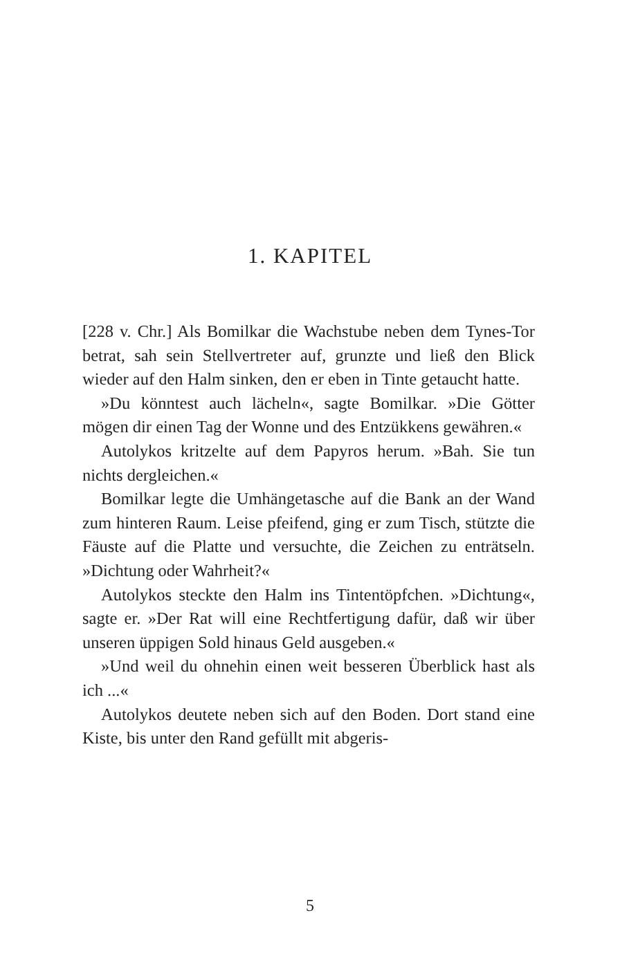1. KAPITEL
[228 v. Chr.] Als Bomilkar die Wachstube neben dem Tynes-Tor betrat, sah sein Stellvertreter auf, grunzte und ließ den Blick wieder auf den Halm sinken, den er eben in Tinte getaucht hatte.
»Du könntest auch lächeln«, sagte Bomilkar. »Die Götter mögen dir einen Tag der Wonne und des Entzükkens gewähren.«
Autolykos kritzelte auf dem Papyros herum. »Bah. Sie tun nichts dergleichen.«
Bomilkar legte die Umhängetasche auf die Bank an der Wand zum hinteren Raum. Leise pfeifend, ging er zum Tisch, stützte die Fäuste auf die Platte und versuchte, die Zeichen zu enträtseln. »Dichtung oder Wahrheit?«
Autolykos steckte den Halm ins Tintentöpfchen. »Dichtung«, sagte er. »Der Rat will eine Rechtfertigung dafür, daß wir über unseren üppigen Sold hinaus Geld ausgeben.«
»Und weil du ohnehin einen weit besseren Überblick hast als ich ...«
Autolykos deutete neben sich auf den Boden. Dort stand eine Kiste, bis unter den Rand gefüllt mit abgeris-
5